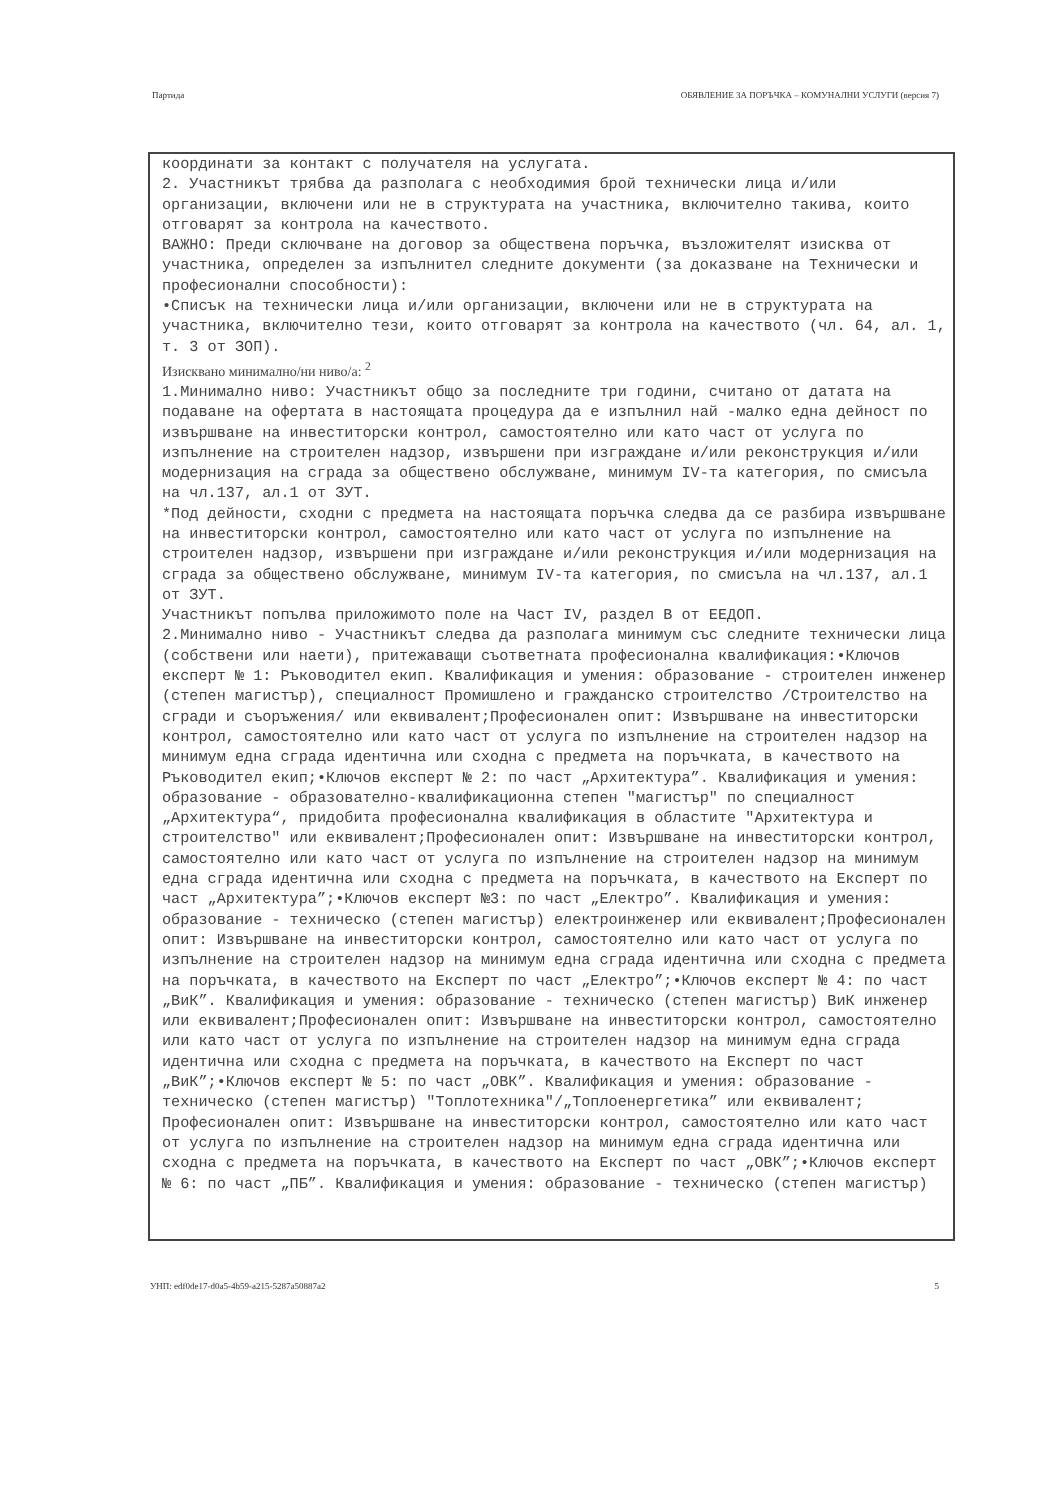Партида ОБЯВЛЕНИЕ ЗА ПОРЪЧКА – КОМУНАЛНИ УСЛУГИ (версия 7)
координати за контакт с получателя на услугата.
2. Участникът трябва да разполага с необходимия брой технически лица и/или организации, включени или не в структурата на участника, включително такива, които отговарят за контрола на качеството.
ВАЖНО: Преди сключване на договор за обществена поръчка, възложителят изисква от участника, определен за изпълнител следните документи (за доказване на Технически и професионални способности):
•Списък на технически лица и/или организации, включени или не в структурата на участника, включително тези, които отговарят за контрола на качеството (чл. 64, ал. 1, т. 3 от ЗОП).
Изисквано минимално/ни ниво/а: <sup>2</sup>
1.Минимално ниво: Участникът общо за последните три години, считано от датата на подаване на офертата в настоящата процедура да е изпълнил най -малко една дейност по извършване на инвеститорски контрол, самостоятелно или като част от услуга по изпълнение на строителен надзор, извършени при изграждане и/или реконструкция и/или модернизация на сграда за обществено обслужване, минимум IV-та категория, по смисъла на чл.137, ал.1 от ЗУТ.
*Под дейности, сходни с предмета на настоящата поръчка следва да се разбира извършване на инвеститорски контрол, самостоятелно или като част от услуга по изпълнение на строителен надзор, извършени при изграждане и/или реконструкция и/или модернизация на сграда за обществено обслужване, минимум IV-та категория, по смисъла на чл.137, ал.1 от ЗУТ.
Участникът попълва приложимото поле на Част IV, раздел В от ЕЕДОП.
2.Минимално ниво - Участникът следва да разполага минимум със следните технически лица (собствени или наети), притежаващи съответната професионална квалификация:•Ключов експерт № 1: Ръководител екип. Квалификация и умения: образование - строителен инженер (степен магистър), специалност Промишлено и гражданско строителство /Строителство на сгради и съоръжения/ или еквивалент;Професионален опит: Извършване на инвеститорски контрол, самостоятелно или като част от услуга по изпълнение на строителен надзор на минимум една сграда идентична или сходна с предмета на поръчката, в качеството на Ръководител екип;•Ключов експерт № 2: по част „Архитектура”. Квалификация и умения: образование - образователно-квалификационна степен "магистър" по специалност „Архитектура“, придобита професионална квалификация в областите "Архитектура и строителство" или еквивалент;Професионален опит: Извършване на инвеститорски контрол, самостоятелно или като част от услуга по изпълнение на строителен надзор на минимум една сграда идентична или сходна с предмета на поръчката, в качеството на Експерт по част „Архитектура”;•Ключов експерт №3: по част „Електро”. Квалификация и умения: образование - техническо (степен магистър) електроинженер или еквивалент;Професионален опит: Извършване на инвеститорски контрол, самостоятелно или като част от услуга по изпълнение на строителен надзор на минимум една сграда идентична или сходна с предмета на поръчката, в качеството на Експерт по част „Електро”;•Ключов експерт № 4: по част „ВиК”. Квалификация и умения: образование - техническо (степен магистър) ВиК инженер или еквивалент;Професионален опит: Извършване на инвеститорски контрол, самостоятелно или като част от услуга по изпълнение на строителен надзор на минимум една сграда идентична или сходна с предмета на поръчката, в качеството на Експерт по част „ВиК”;•Ключов експерт № 5: по част „ОВК”. Квалификация и умения: образование - техническо (степен магистър) "Топлотехника"/„Топлоенергетика” или еквивалент;
Професионален опит: Извършване на инвеститорски контрол, самостоятелно или като част от услуга по изпълнение на строителен надзор на минимум една сграда идентична или сходна с предмета на поръчката, в качеството на Експерт по част „ОВК”;•Ключов експерт № 6: по част „ПБ”. Квалификация и умения: образование - техническо (степен магистър)
УНП: edf0de17-d0a5-4b59-a215-5287a50887a2 5